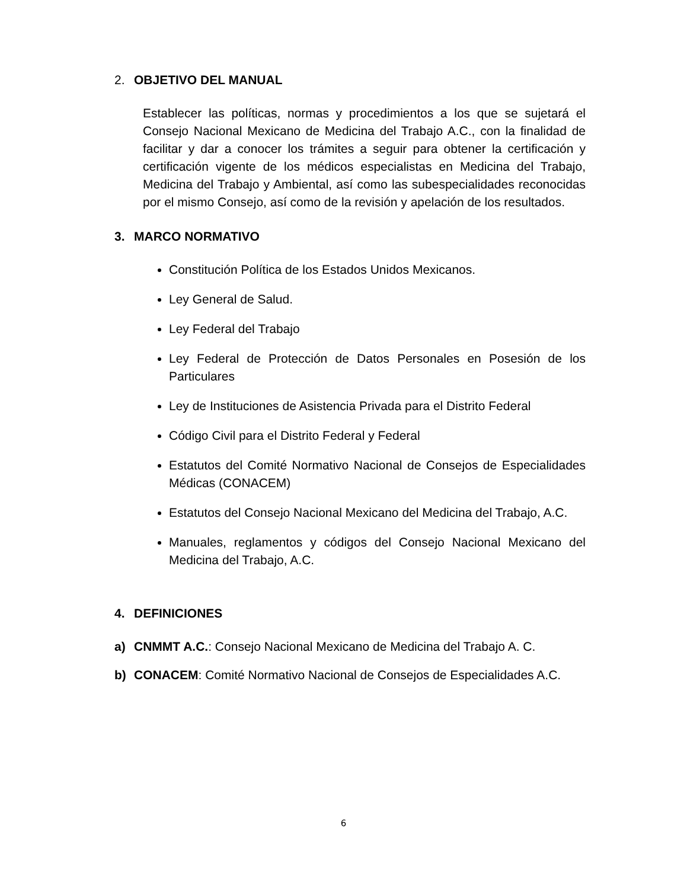2. OBJETIVO DEL MANUAL
Establecer las políticas, normas y procedimientos a los que se sujetará el Consejo Nacional Mexicano de Medicina del Trabajo A.C., con la finalidad de facilitar y dar a conocer los trámites a seguir para obtener la certificación y certificación vigente de los médicos especialistas en Medicina del Trabajo, Medicina del Trabajo y Ambiental, así como las subespecialidades reconocidas por el mismo Consejo, así como de la revisión y apelación de los resultados.
3. MARCO NORMATIVO
Constitución Política de los Estados Unidos Mexicanos.
Ley General de Salud.
Ley Federal del Trabajo
Ley Federal de Protección de Datos Personales en Posesión de los Particulares
Ley de Instituciones de Asistencia Privada para el Distrito Federal
Código Civil para el Distrito Federal y Federal
Estatutos del Comité Normativo Nacional de Consejos de Especialidades Médicas (CONACEM)
Estatutos del Consejo Nacional Mexicano del Medicina del Trabajo, A.C.
Manuales, reglamentos y códigos del Consejo Nacional Mexicano del Medicina del Trabajo, A.C.
4. DEFINICIONES
a) CNMMT A.C.: Consejo Nacional Mexicano de Medicina del Trabajo A. C.
b) CONACEM: Comité Normativo Nacional de Consejos de Especialidades A.C.
6